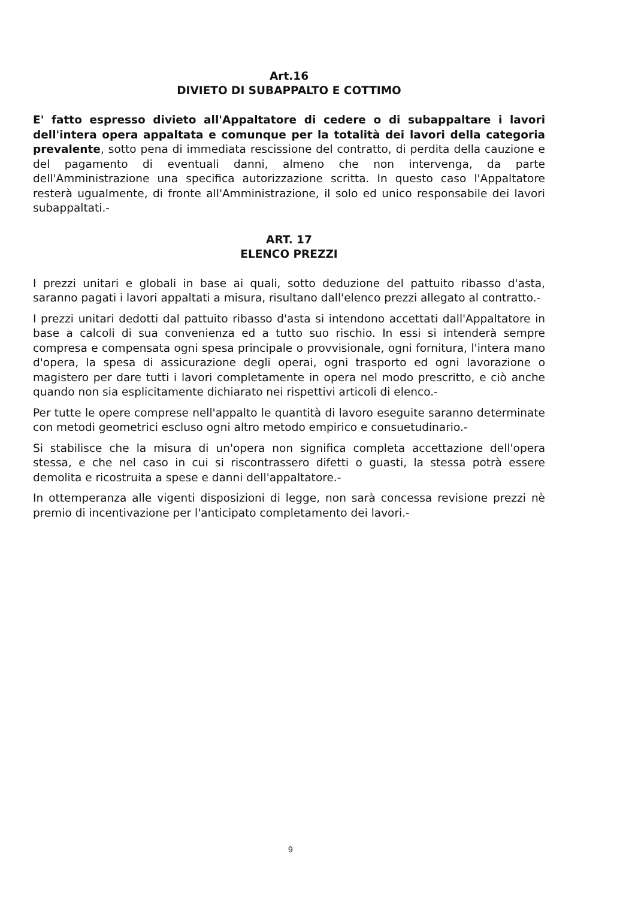Art.16
DIVIETO DI SUBAPPALTO E COTTIMO
E' fatto espresso divieto all'Appaltatore di cedere o di subappaltare i lavori dell'intera opera appaltata e comunque per la totalità dei lavori della categoria prevalente, sotto pena di immediata rescissione del contratto, di perdita della cauzione e del pagamento di eventuali danni, almeno che non intervenga, da parte dell'Amministrazione una specifica autorizzazione scritta. In questo caso l'Appaltatore resterà ugualmente, di fronte all'Amministrazione, il solo ed unico responsabile dei lavori subappaltati.-
ART. 17
ELENCO PREZZI
I prezzi unitari e globali in base ai quali, sotto deduzione del pattuito ribasso d'asta, saranno pagati i lavori appaltati a misura, risultano dall'elenco prezzi allegato al contratto.-
I prezzi unitari dedotti dal pattuito ribasso d'asta si intendono accettati dall'Appaltatore in base a calcoli di sua convenienza ed a tutto suo rischio. In essi si intenderà sempre compresa e compensata ogni spesa principale o provvisionale, ogni fornitura, l'intera mano d'opera, la spesa di assicurazione degli operai, ogni trasporto ed ogni lavorazione o magistero per dare tutti i lavori completamente in opera nel modo prescritto, e ciò anche quando non sia esplicitamente dichiarato nei rispettivi articoli di elenco.-
Per tutte le opere comprese nell'appalto le quantità di lavoro eseguite saranno determinate con metodi geometrici escluso ogni altro metodo empirico e consuetudinario.-
Si stabilisce che la misura di un'opera non significa completa accettazione dell'opera stessa, e che nel caso in cui si riscontrassero difetti o guasti, la stessa potrà essere demolita e ricostruita a spese e danni dell'appaltatore.-
In ottemperanza alle vigenti disposizioni di legge, non sarà concessa revisione prezzi nè premio di incentivazione per l'anticipato completamento dei lavori.-
9